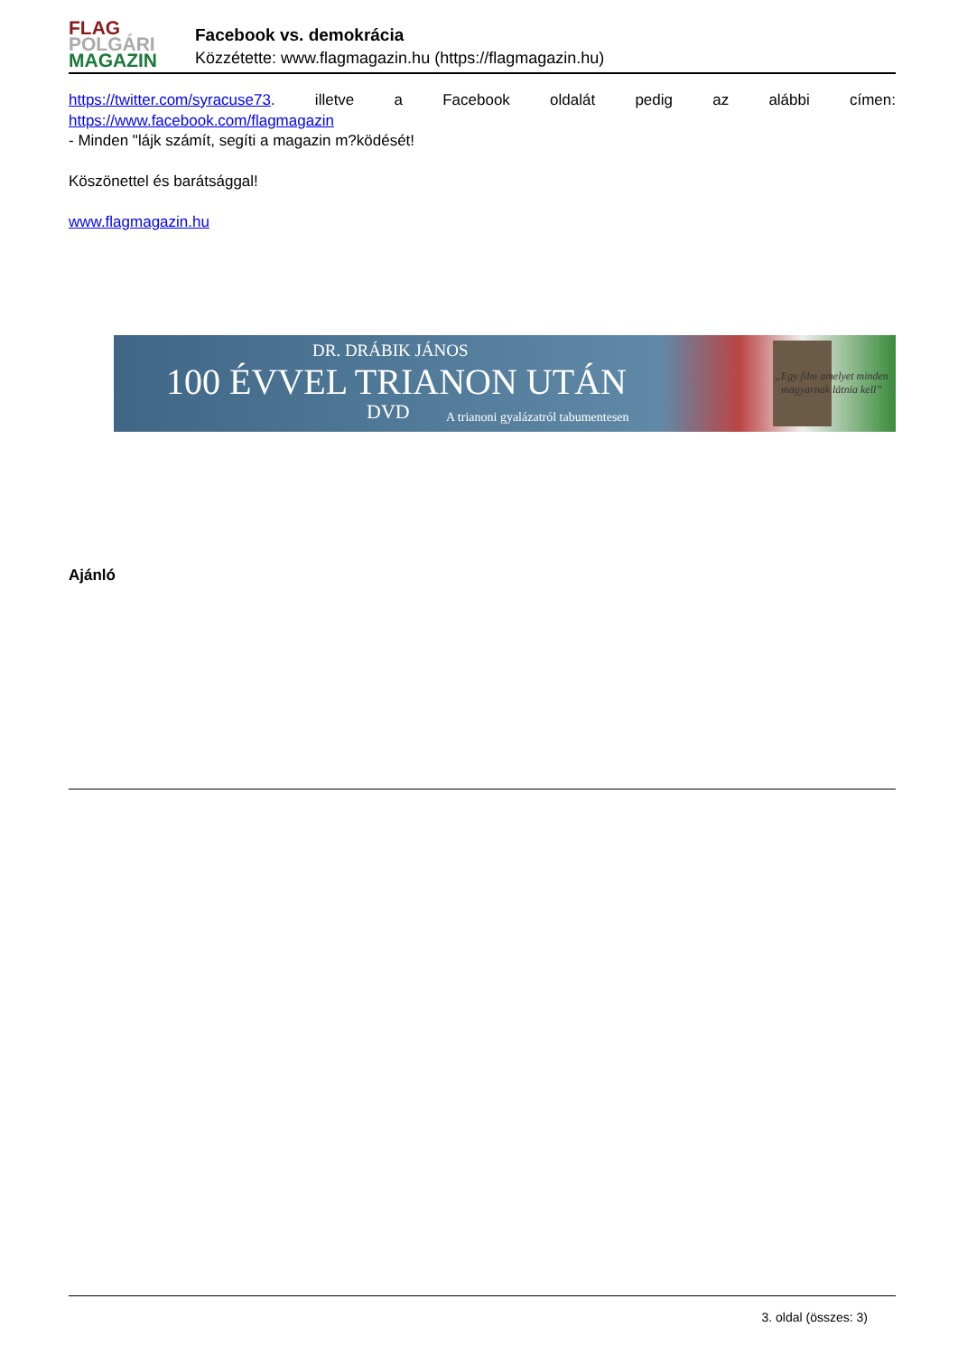FLAG
POLGÁRI
MAGAZIN
Facebook vs. demokrácia
Közzétette: www.flagmagazin.hu (https://flagmagazin.hu)
https://twitter.com/syracuse73. illetve a Facebook oldalát pedig az alábbi címen:
https://www.facebook.com/flagmagazin
- Minden "lájk számít, segíti a magazin m?ködését!
Köszönettel és barátsággal!
www.flagmagazin.hu
DR. DRÁBIK JÁNOS
100 ÉVVEL TRIANON UTÁN
DVD
A trianoni gyalázatról tabumentesen
„Egy film amelyet minden magyarnak látnia kell”
Ajánló
3. oldal (összes: 3)